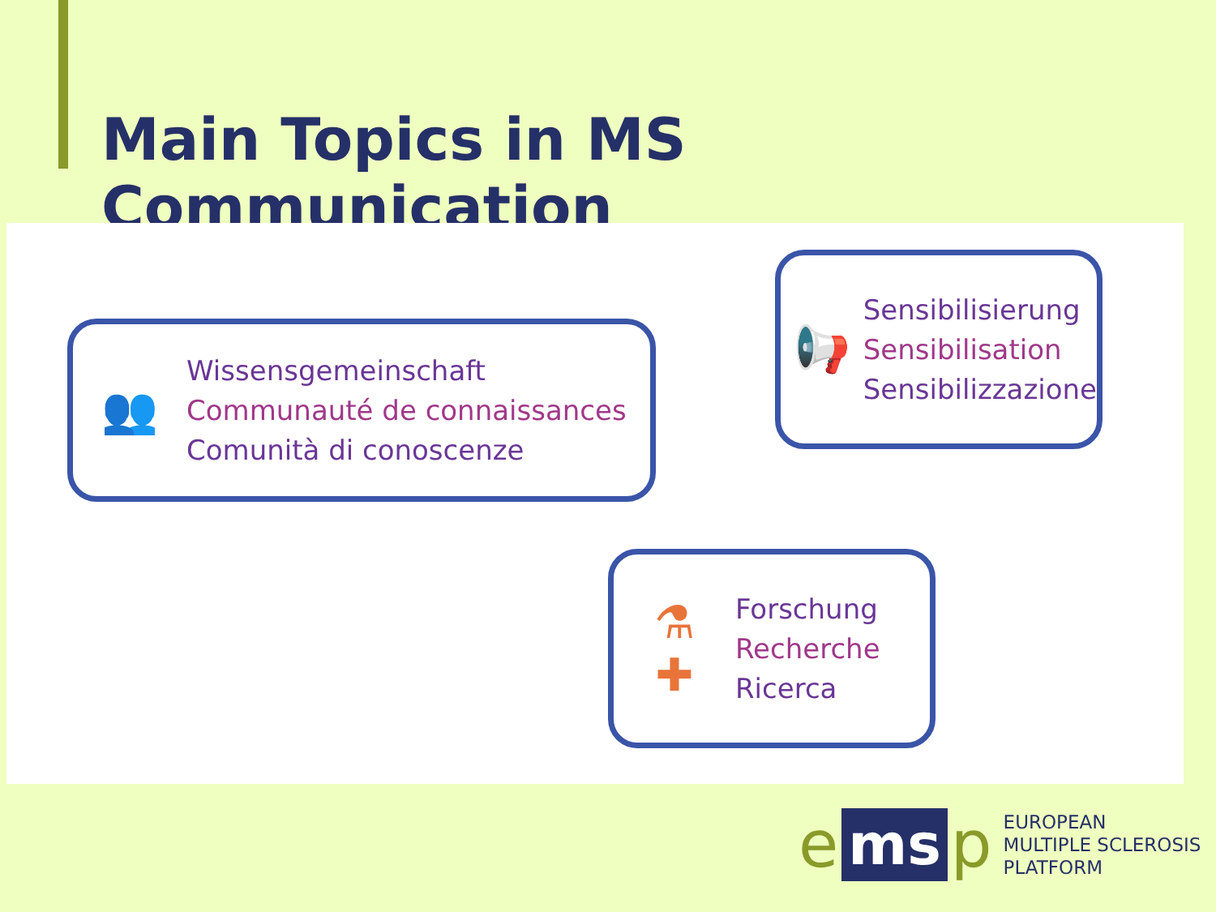Main Topics in MS Communication
👥
Wissensgemeinschaft
Communauté de connaissances
Comunità di conoscenze
📢
Sensibilisierung
Sensibilisation
Sensibilizzazione
⚗
✚
Forschung
Recherche
Ricerca
ems p
EUROPEAN
MULTIPLE SCLEROSIS
PLATFORM